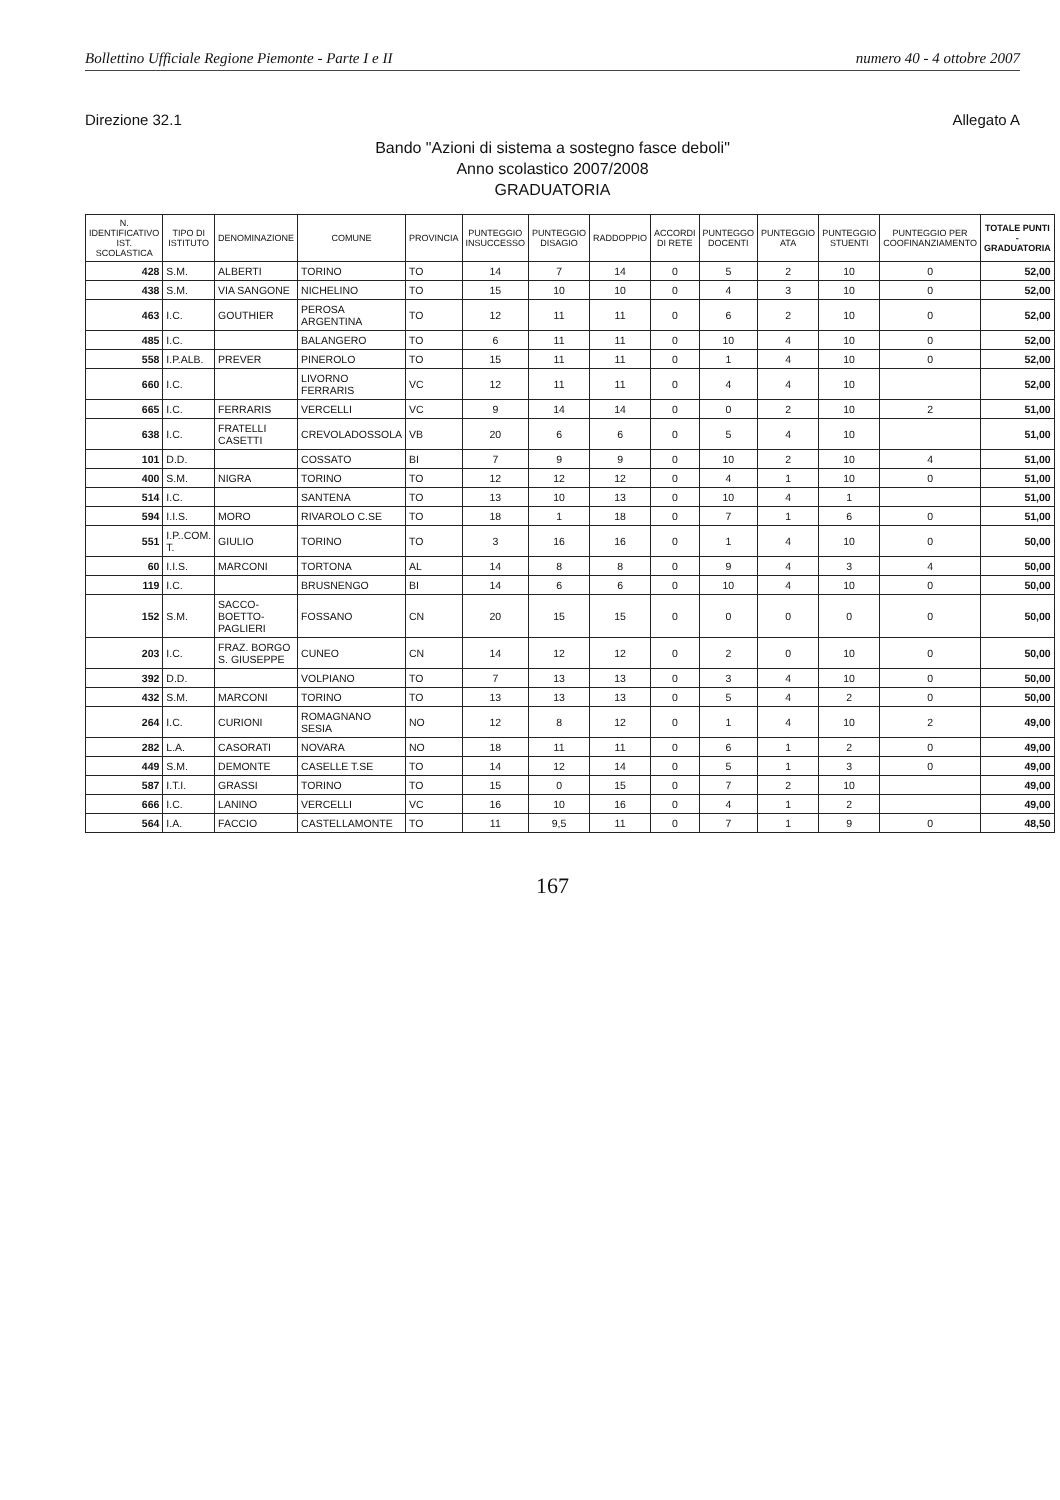Bollettino Ufficiale Regione Piemonte - Parte I e II numero 40 - 4 ottobre 2007
Direzione 32.1 Allegato A
Bando "Azioni di sistema a sostegno fasce deboli"
Anno scolastico 2007/2008
GRADUATORIA
| N. IDENTIFICATIVO IST. SCOLASTICA | TIPO DI ISTITUTO | DENOMINAZIONE | COMUNE | PROVINCIA | PUNTEGGIO INSUCCESSO | PUNTEGGIO DISAGIO | RADDOPPIO | ACCORDI DI RETE | PUNTEGGO DOCENTI | PUNTEGGIO ATA | PUNTEGGIO STUENTI | PUNTEGGIO PER COOFINANZIAMENTO | TOTALE PUNTI - GRADUATORIA |
| --- | --- | --- | --- | --- | --- | --- | --- | --- | --- | --- | --- | --- | --- |
| 428 | S.M. | ALBERTI | TORINO | TO | 14 | 7 | 14 | 0 | 5 | 2 | 10 | 0 | 52,00 |
| 438 | S.M. | VIA SANGONE | NICHELINO | TO | 15 | 10 | 10 | 0 | 4 | 3 | 10 | 0 | 52,00 |
| 463 | I.C. | GOUTHIER | PEROSA ARGENTINA | TO | 12 | 11 | 11 | 0 | 6 | 2 | 10 | 0 | 52,00 |
| 485 | I.C. | | BALANGERO | TO | 6 | 11 | 11 | 0 | 10 | 4 | 10 | 0 | 52,00 |
| 558 | I.P.ALB. | PREVER | PINEROLO | TO | 15 | 11 | 11 | 0 | 1 | 4 | 10 | 0 | 52,00 |
| 660 | I.C. | | LIVORNO FERRARIS | VC | 12 | 11 | 11 | 0 | 4 | 4 | 10 | | 52,00 |
| 665 | I.C. | FERRARIS | VERCELLI | VC | 9 | 14 | 14 | 0 | 0 | 2 | 10 | 2 | 51,00 |
| 638 | I.C. | FRATELLI CASETTI | CREVOLADOSSOLA | VB | 20 | 6 | 6 | 0 | 5 | 4 | 10 | | 51,00 |
| 101 | D.D. | | COSSATO | BI | 7 | 9 | 9 | 0 | 10 | 2 | 10 | 4 | 51,00 |
| 400 | S.M. | NIGRA | TORINO | TO | 12 | 12 | 12 | 0 | 4 | 1 | 10 | 0 | 51,00 |
| 514 | I.C. | | SANTENA | TO | 13 | 10 | 13 | 0 | 10 | 4 | 1 | | 51,00 |
| 594 | I.I.S. | MORO | RIVAROLO C.SE | TO | 18 | 1 | 18 | 0 | 7 | 1 | 6 | 0 | 51,00 |
| 551 | I.P..COM. T. | GIULIO | TORINO | TO | 3 | 16 | 16 | 0 | 1 | 4 | 10 | 0 | 50,00 |
| 60 | I.I.S. | MARCONI | TORTONA | AL | 14 | 8 | 8 | 0 | 9 | 4 | 3 | 4 | 50,00 |
| 119 | I.C. | | BRUSNENGO | BI | 14 | 6 | 6 | 0 | 10 | 4 | 10 | 0 | 50,00 |
| 152 | S.M. | SACCO-BOETTO-PAGLIERI | FOSSANO | CN | 20 | 15 | 15 | 0 | 0 | 0 | 0 | 0 | 50,00 |
| 203 | I.C. | FRAZ. BORGO S. GIUSEPPE | CUNEO | CN | 14 | 12 | 12 | 0 | 2 | 0 | 10 | 0 | 50,00 |
| 392 | D.D. | | VOLPIANO | TO | 7 | 13 | 13 | 0 | 3 | 4 | 10 | 0 | 50,00 |
| 432 | S.M. | MARCONI | TORINO | TO | 13 | 13 | 13 | 0 | 5 | 4 | 2 | 0 | 50,00 |
| 264 | I.C. | CURIONI | ROMAGNANO SESIA | NO | 12 | 8 | 12 | 0 | 1 | 4 | 10 | 2 | 49,00 |
| 282 | L.A. | CASORATI | NOVARA | NO | 18 | 11 | 11 | 0 | 6 | 1 | 2 | 0 | 49,00 |
| 449 | S.M. | DEMONTE | CASELLE T.SE | TO | 14 | 12 | 14 | 0 | 5 | 1 | 3 | 0 | 49,00 |
| 587 | I.T.I. | GRASSI | TORINO | TO | 15 | 0 | 15 | 0 | 7 | 2 | 10 | | 49,00 |
| 666 | I.C. | LANINO | VERCELLI | VC | 16 | 10 | 16 | 0 | 4 | 1 | 2 | | 49,00 |
| 564 | I.A. | FACCIO | CASTELLAMONTE | TO | 11 | 9,5 | 11 | 0 | 7 | 1 | 9 | 0 | 48,50 |
167